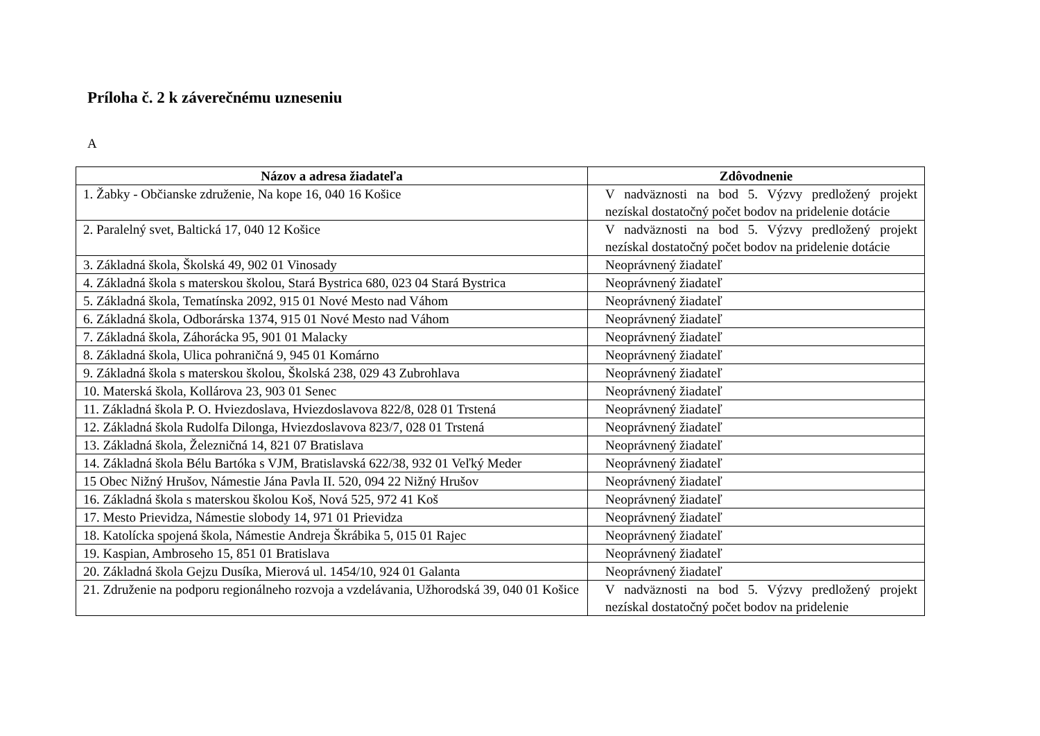Príloha č. 2 k záverečnému uzneseniu
A
| Názov a adresa žiadateľa | Zdôvodnenie |
| --- | --- |
| 1. Žabky - Občianske združenie, Na kope 16, 040 16 Košice | V nadväznosti na bod 5. Výzvy predložený projekt nezískal dostatočný počet bodov na pridelenie dotácie |
| 2. Paralelný svet, Baltická 17, 040 12 Košice | V nadväznosti na bod 5. Výzvy predložený projekt nezískal dostatočný počet bodov na pridelenie dotácie |
| 3. Základná škola, Školská 49, 902 01 Vinosady | Neoprávnený žiadateľ |
| 4. Základná škola s materskou školou, Stará Bystrica 680, 023 04 Stará Bystrica | Neoprávnený žiadateľ |
| 5. Základná škola, Tematínska 2092, 915 01 Nové Mesto nad Váhom | Neoprávnený žiadateľ |
| 6. Základná škola, Odborárska 1374, 915 01 Nové Mesto nad Váhom | Neoprávnený žiadateľ |
| 7. Základná škola, Záhorácka 95, 901 01 Malacky | Neoprávnený žiadateľ |
| 8. Základná škola, Ulica pohraničná 9, 945 01 Komárno | Neoprávnený žiadateľ |
| 9. Základná škola s materskou školou, Školská 238, 029 43 Zubrohlava | Neoprávnený žiadateľ |
| 10. Materská škola, Kollárova 23, 903 01 Senec | Neoprávnený žiadateľ |
| 11. Základná škola P. O. Hviezdoslava, Hviezdoslavova 822/8, 028 01 Trstená | Neoprávnený žiadateľ |
| 12. Základná škola Rudolfa Dilonga, Hviezdoslavova 823/7, 028 01 Trstená | Neoprávnený žiadateľ |
| 13. Základná škola, Železničná 14, 821 07 Bratislava | Neoprávnený žiadateľ |
| 14. Základná škola Bélu Bartóka s VJM, Bratislavská 622/38, 932 01 Veľký Meder | Neoprávnený žiadateľ |
| 15 Obec Nižný Hrušov, Námestie Jána Pavla II. 520, 094 22 Nižný Hrušov | Neoprávnený žiadateľ |
| 16. Základná škola s materskou školou Koš, Nová 525, 972 41 Koš | Neoprávnený žiadateľ |
| 17. Mesto Prievidza, Námestie slobody 14, 971 01 Prievidza | Neoprávnený žiadateľ |
| 18. Katolícka spojená škola, Námestie Andreja Škrábika 5, 015 01 Rajec | Neoprávnený žiadateľ |
| 19. Kaspian, Ambroseho 15, 851 01 Bratislava | Neoprávnený žiadateľ |
| 20. Základná škola Gejzu Dusíka, Mierová ul. 1454/10, 924 01 Galanta | Neoprávnený žiadateľ |
| 21. Združenie na podporu regionálneho rozvoja a vzdelávania, Užhorodská 39, 040 01 Košice | V nadväznosti na bod 5. Výzvy predložený projekt nezískal dostatočný počet bodov na pridelenie |